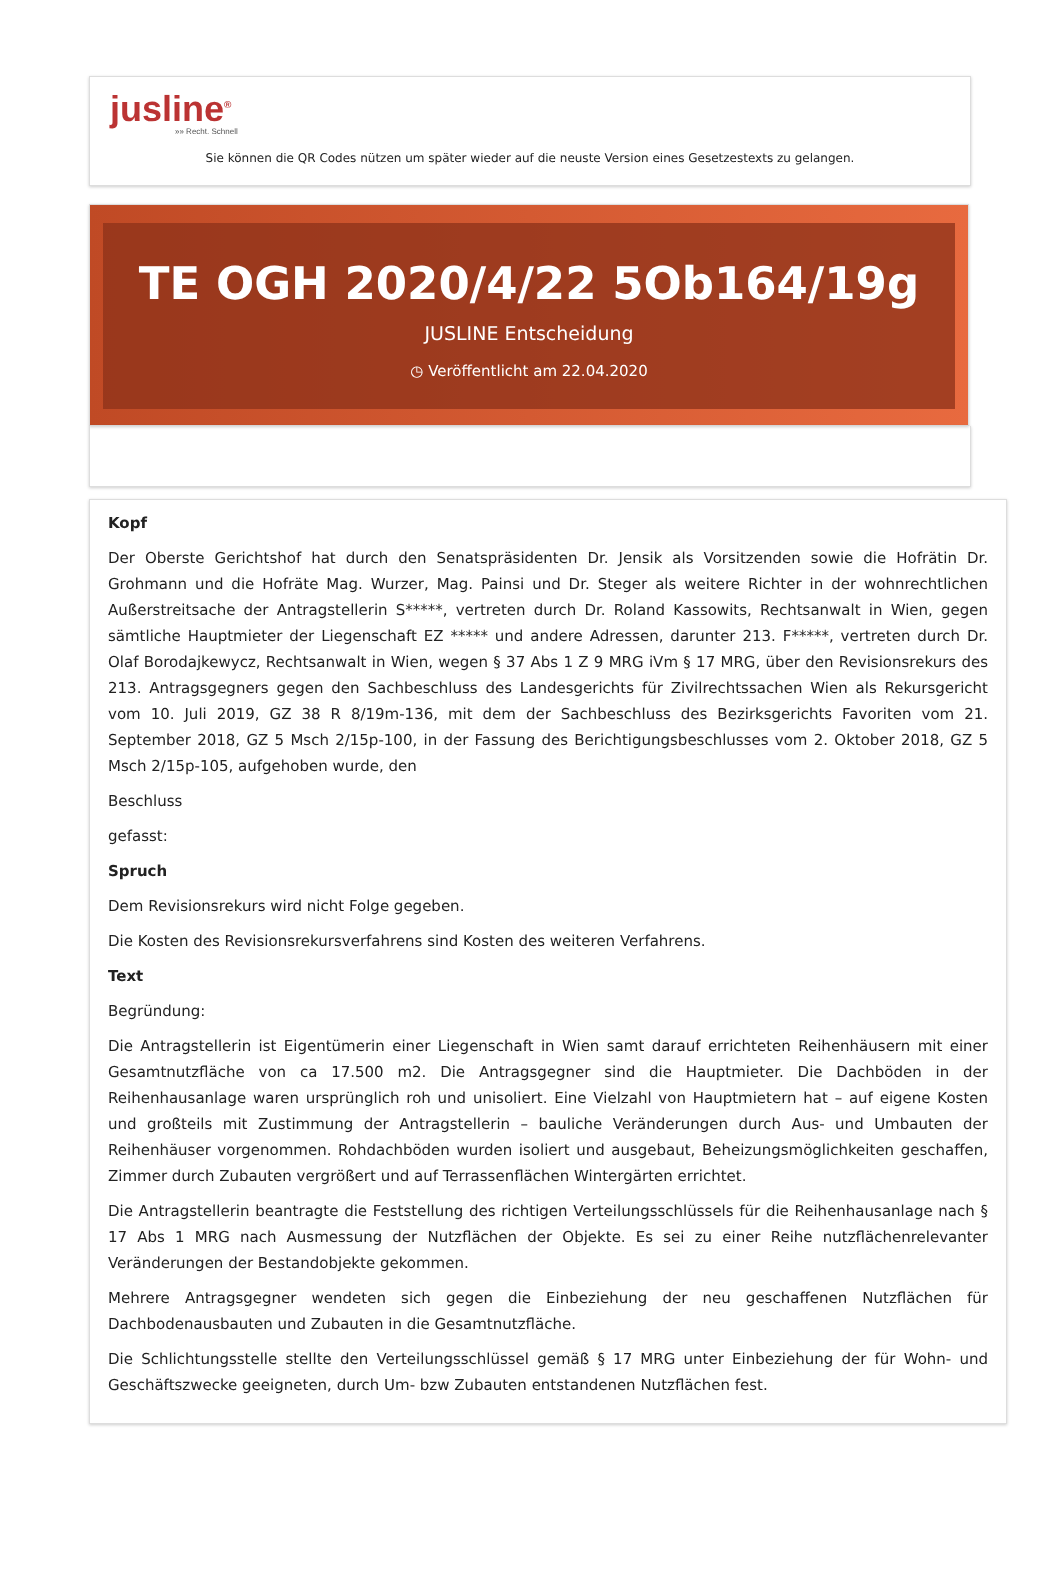jusline<sup>®</sup>
»» Recht. Schnell
Sie können die QR Codes nützen um später wieder auf die neuste Version eines Gesetzestexts zu gelangen.
TE OGH 2020/4/22 5Ob164/19g
JUSLINE Entscheidung
◷ Veröffentlicht am 22.04.2020
Kopf
Der Oberste Gerichtshof hat durch den Senatspräsidenten Dr. Jensik als Vorsitzenden sowie die Hofrätin Dr. Grohmann und die Hofräte Mag. Wurzer, Mag. Painsi und Dr. Steger als weitere Richter in der wohnrechtlichen Außerstreitsache der Antragstellerin S*****, vertreten durch Dr. Roland Kassowits, Rechtsanwalt in Wien, gegen sämtliche Hauptmieter der Liegenschaft EZ ***** und andere Adressen, darunter 213. F*****, vertreten durch Dr. Olaf Borodajkewycz, Rechtsanwalt in Wien, wegen § 37 Abs 1 Z 9 MRG iVm § 17 MRG, über den Revisionsrekurs des 213. Antragsgegners gegen den Sachbeschluss des Landesgerichts für Zivilrechtssachen Wien als Rekursgericht vom 10. Juli 2019, GZ 38 R 8/19m-136, mit dem der Sachbeschluss des Bezirksgerichts Favoriten vom 21. September 2018, GZ 5 Msch 2/15p-100, in der Fassung des Berichtigungsbeschlusses vom 2. Oktober 2018, GZ 5 Msch 2/15p-105, aufgehoben wurde, den
Beschluss
gefasst:
Spruch
Dem Revisionsrekurs wird nicht Folge gegeben.
Die Kosten des Revisionsrekursverfahrens sind Kosten des weiteren Verfahrens.
Text
Begründung:
Die Antragstellerin ist Eigentümerin einer Liegenschaft in Wien samt darauf errichteten Reihenhäusern mit einer Gesamtnutzfläche von ca 17.500 m2. Die Antragsgegner sind die Hauptmieter. Die Dachböden in der Reihenhausanlage waren ursprünglich roh und unisoliert. Eine Vielzahl von Hauptmietern hat – auf eigene Kosten und großteils mit Zustimmung der Antragstellerin – bauliche Veränderungen durch Aus- und Umbauten der Reihenhäuser vorgenommen. Rohdachböden wurden isoliert und ausgebaut, Beheizungsmöglichkeiten geschaffen, Zimmer durch Zubauten vergrößert und auf Terrassenflächen Wintergärten errichtet.
Die Antragstellerin beantragte die Feststellung des richtigen Verteilungsschlüssels für die Reihenhausanlage nach § 17 Abs 1 MRG nach Ausmessung der Nutzflächen der Objekte. Es sei zu einer Reihe nutzflächenrelevanter Veränderungen der Bestandobjekte gekommen.
Mehrere Antragsgegner wendeten sich gegen die Einbeziehung der neu geschaffenen Nutzflächen für Dachbodenausbauten und Zubauten in die Gesamtnutzfläche.
Die Schlichtungsstelle stellte den Verteilungsschlüssel gemäß § 17 MRG unter Einbeziehung der für Wohn- und Geschäftszwecke geeigneten, durch Um- bzw Zubauten entstandenen Nutzflächen fest.